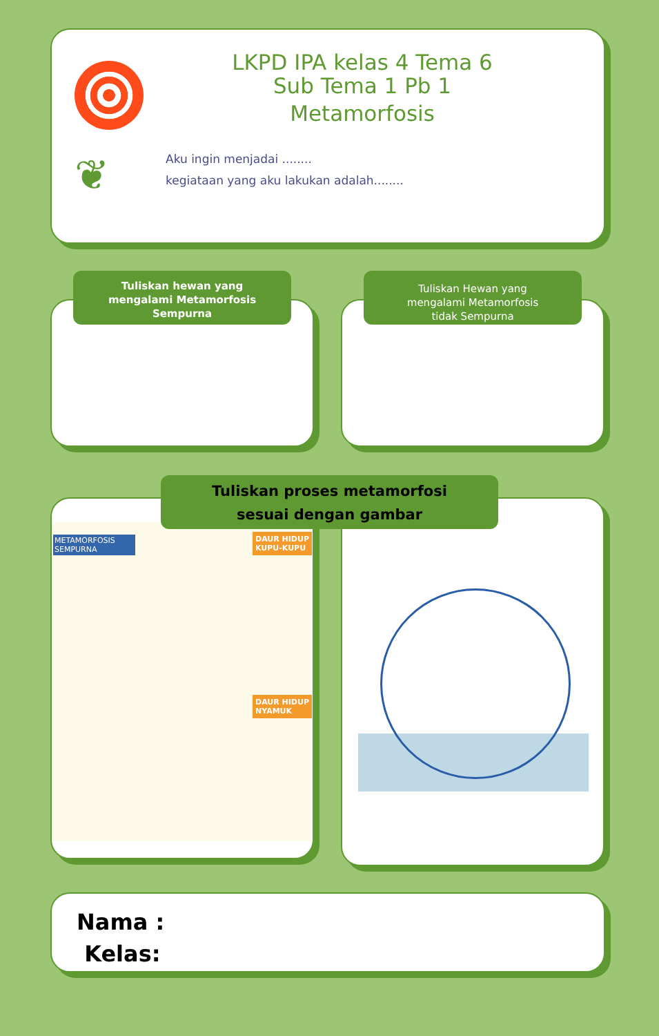LKPD IPA kelas 4 Tema 6
Sub Tema 1 Pb 1
Metamorfosis
❦
Aku ingin menjadai ........
kegiataan yang aku lakukan adalah........
Tuliskan hewan yang
mengalami Metamorfosis
Sempurna
Tuliskan Hewan yang
mengalami Metamorfosis
tidak Sempurna
METAMORFOSIS SEMPURNA
DAUR HIDUP
KUPU-KUPU
DAUR HIDUP
NYAMUK
Tuliskan proses metamorfosi
sesuai dengan gambar
Nama :
Kelas: